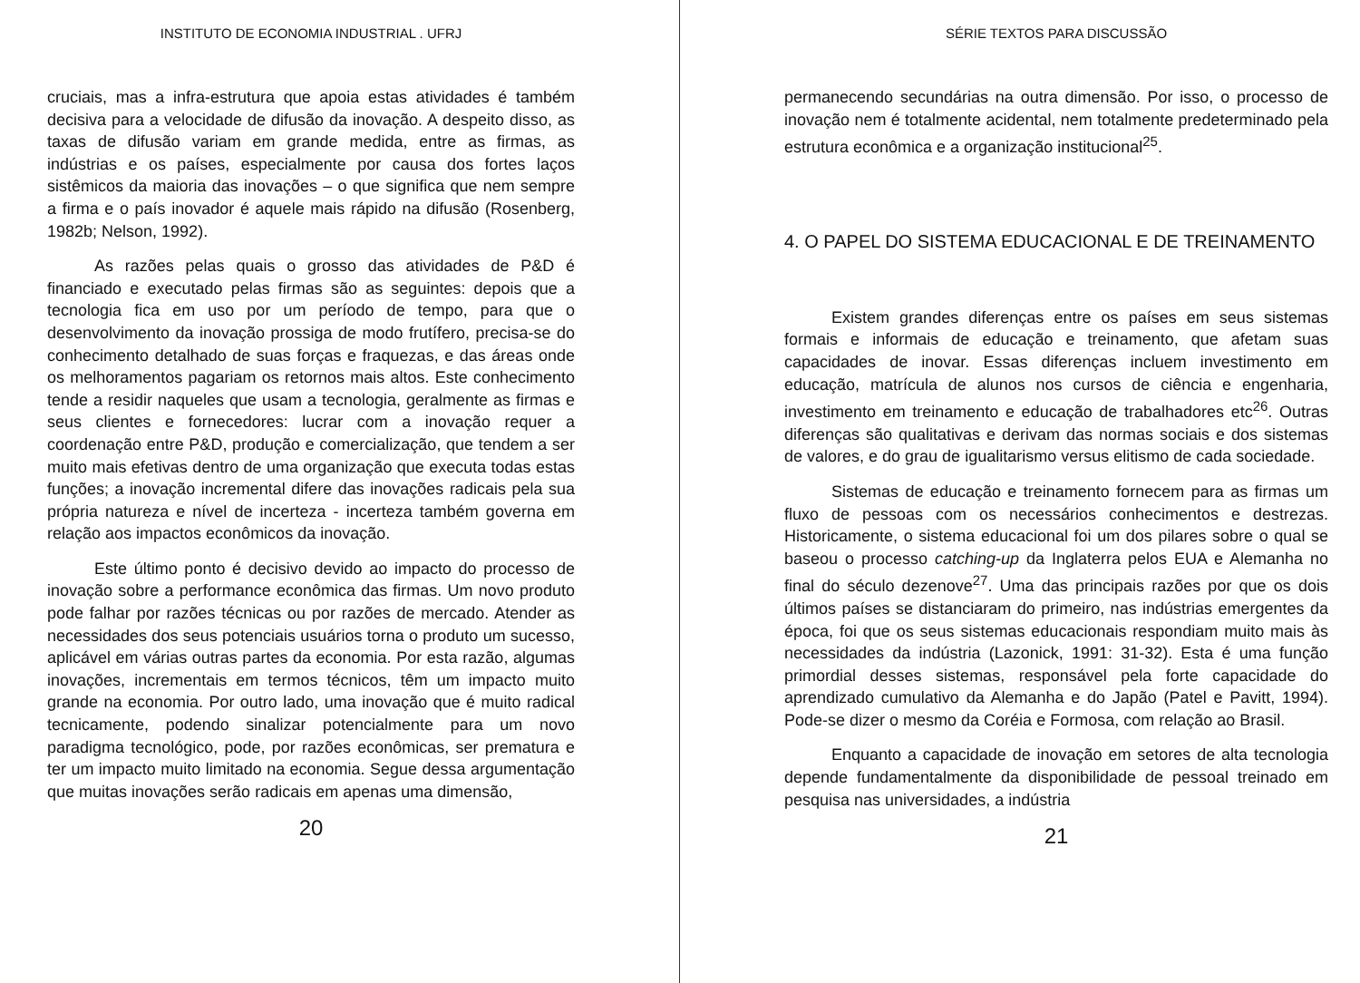INSTITUTO DE ECONOMIA INDUSTRIAL . UFRJ
cruciais, mas a infra-estrutura que apoia estas atividades é também decisiva para a velocidade de difusão da inovação. A despeito disso, as taxas de difusão variam em grande medida, entre as firmas, as indústrias e os países, especialmente por causa dos fortes laços sistêmicos da maioria das inovações – o que significa que nem sempre a firma e o país inovador é aquele mais rápido na difusão (Rosenberg, 1982b; Nelson, 1992).
As razões pelas quais o grosso das atividades de P&D é financiado e executado pelas firmas são as seguintes: depois que a tecnologia fica em uso por um período de tempo, para que o desenvolvimento da inovação prossiga de modo frutífero, precisa-se do conhecimento detalhado de suas forças e fraquezas, e das áreas onde os melhoramentos pagariam os retornos mais altos. Este conhecimento tende a residir naqueles que usam a tecnologia, geralmente as firmas e seus clientes e fornecedores: lucrar com a inovação requer a coordenação entre P&D, produção e comercialização, que tendem a ser muito mais efetivas dentro de uma organização que executa todas estas funções; a inovação incremental difere das inovações radicais pela sua própria natureza e nível de incerteza - incerteza também governa em relação aos impactos econômicos da inovação.
Este último ponto é decisivo devido ao impacto do processo de inovação sobre a performance econômica das firmas. Um novo produto pode falhar por razões técnicas ou por razões de mercado. Atender as necessidades dos seus potenciais usuários torna o produto um sucesso, aplicável em várias outras partes da economia. Por esta razão, algumas inovações, incrementais em termos técnicos, têm um impacto muito grande na economia. Por outro lado, uma inovação que é muito radical tecnicamente, podendo sinalizar potencialmente para um novo paradigma tecnológico, pode, por razões econômicas, ser prematura e ter um impacto muito limitado na economia. Segue dessa argumentação que muitas inovações serão radicais em apenas uma dimensão,
20
SÉRIE TEXTOS PARA DISCUSSÃO
permanecendo secundárias na outra dimensão. Por isso, o processo de inovação nem é totalmente acidental, nem totalmente predeterminado pela estrutura econômica e a organização institucional<sup>25</sup>.
4. O PAPEL DO SISTEMA EDUCACIONAL E DE TREINAMENTO
Existem grandes diferenças entre os países em seus sistemas formais e informais de educação e treinamento, que afetam suas capacidades de inovar. Essas diferenças incluem investimento em educação, matrícula de alunos nos cursos de ciência e engenharia, investimento em treinamento e educação de trabalhadores etc<sup>26</sup>. Outras diferenças são qualitativas e derivam das normas sociais e dos sistemas de valores, e do grau de igualitarismo versus elitismo de cada sociedade.
Sistemas de educação e treinamento fornecem para as firmas um fluxo de pessoas com os necessários conhecimentos e destrezas. Historicamente, o sistema educacional foi um dos pilares sobre o qual se baseou o processo catching-up da Inglaterra pelos EUA e Alemanha no final do século dezenove<sup>27</sup>. Uma das principais razões por que os dois últimos países se distanciaram do primeiro, nas indústrias emergentes da época, foi que os seus sistemas educacionais respondiam muito mais às necessidades da indústria (Lazonick, 1991: 31-32). Esta é uma função primordial desses sistemas, responsável pela forte capacidade do aprendizado cumulativo da Alemanha e do Japão (Patel e Pavitt, 1994). Pode-se dizer o mesmo da Coréia e Formosa, com relação ao Brasil.
Enquanto a capacidade de inovação em setores de alta tecnologia depende fundamentalmente da disponibilidade de pessoal treinado em pesquisa nas universidades, a indústria
21